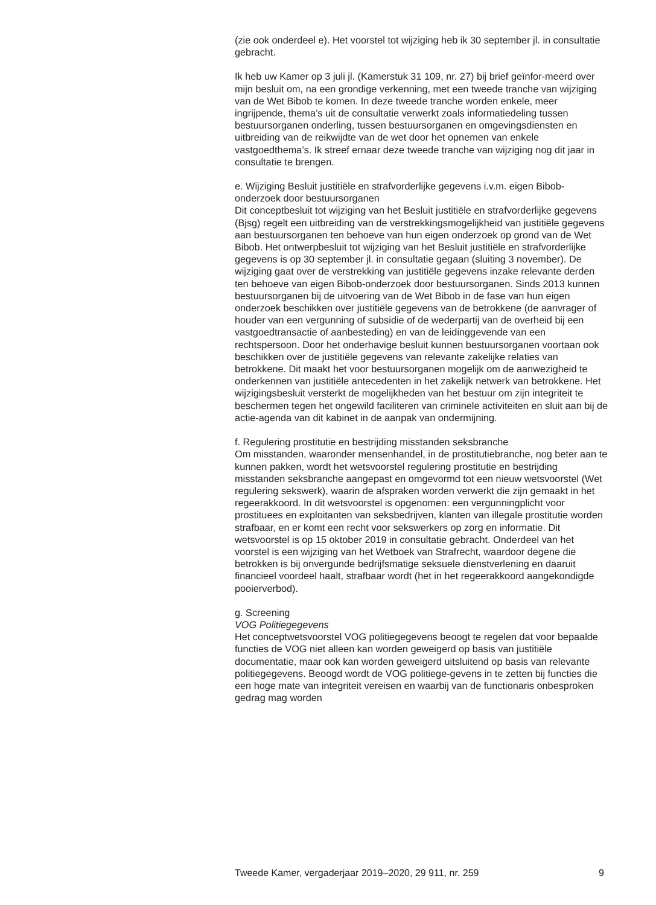(zie ook onderdeel e). Het voorstel tot wijziging heb ik 30 september jl. in consultatie gebracht.
Ik heb uw Kamer op 3 juli jl. (Kamerstuk 31 109, nr. 27) bij brief geïnfor-meerd over mijn besluit om, na een grondige verkenning, met een tweede tranche van wijziging van de Wet Bibob te komen. In deze tweede tranche worden enkele, meer ingrijpende, thema’s uit de consultatie verwerkt zoals informatiedeling tussen bestuursorganen onderling, tussen bestuursorganen en omgevingsdiensten en uitbreiding van de reikwijdte van de wet door het opnemen van enkele vastgoedthema’s. Ik streef ernaar deze tweede tranche van wijziging nog dit jaar in consultatie te brengen.
e. Wijziging Besluit justitiële en strafvorderlijke gegevens i.v.m. eigen Bibob-onderzoek door bestuursorganen
Dit conceptbesluit tot wijziging van het Besluit justitiële en strafvorderlijke gegevens (Bjsg) regelt een uitbreiding van de verstrekkingsmogelijkheid van justitiële gegevens aan bestuursorganen ten behoeve van hun eigen onderzoek op grond van de Wet Bibob. Het ontwerpbesluit tot wijziging van het Besluit justitiële en strafvorderlijke gegevens is op 30 september jl. in consultatie gegaan (sluiting 3 november). De wijziging gaat over de verstrekking van justitiële gegevens inzake relevante derden ten behoeve van eigen Bibob-onderzoek door bestuursorganen. Sinds 2013 kunnen bestuursorganen bij de uitvoering van de Wet Bibob in de fase van hun eigen onderzoek beschikken over justitiële gegevens van de betrokkene (de aanvrager of houder van een vergunning of subsidie of de wederpartij van de overheid bij een vastgoedtransactie of aanbesteding) en van de leidinggevende van een rechtspersoon. Door het onderhavige besluit kunnen bestuursorganen voortaan ook beschikken over de justitiële gegevens van relevante zakelijke relaties van betrokkene. Dit maakt het voor bestuursorganen mogelijk om de aanwezigheid te onderkennen van justitiële antecedenten in het zakelijk netwerk van betrokkene. Het wijzigingsbesluit versterkt de mogelijkheden van het bestuur om zijn integriteit te beschermen tegen het ongewild faciliteren van criminele activiteiten en sluit aan bij de actie-agenda van dit kabinet in de aanpak van ondermijning.
f. Regulering prostitutie en bestrijding misstanden seksbranche
Om misstanden, waaronder mensenhandel, in de prostitutiebranche, nog beter aan te kunnen pakken, wordt het wetsvoorstel regulering prostitutie en bestrijding misstanden seksbranche aangepast en omgevormd tot een nieuw wetsvoorstel (Wet regulering sekswerk), waarin de afspraken worden verwerkt die zijn gemaakt in het regeerakkoord. In dit wetsvoorstel is opgenomen: een vergunningplicht voor prostituees en exploitanten van seksbedrijven, klanten van illegale prostitutie worden strafbaar, en er komt een recht voor sekswerkers op zorg en informatie. Dit wetsvoorstel is op 15 oktober 2019 in consultatie gebracht. Onderdeel van het voorstel is een wijziging van het Wetboek van Strafrecht, waardoor degene die betrokken is bij onvergunde bedrijfsmatige seksuele dienstverlening en daaruit financieel voordeel haalt, strafbaar wordt (het in het regeerakkoord aangekondigde pooierverbod).
g. Screening
VOG Politiegegevens
Het conceptwetsvoorstel VOG politiegegevens beoogt te regelen dat voor bepaalde functies de VOG niet alleen kan worden geweigerd op basis van justitiële documentatie, maar ook kan worden geweigerd uitsluitend op basis van relevante politiegegevens. Beoogd wordt de VOG politiege-gevens in te zetten bij functies die een hoge mate van integriteit vereisen en waarbij van de functionaris onbesproken gedrag mag worden
Tweede Kamer, vergaderjaar 2019–2020, 29 911, nr. 259 9